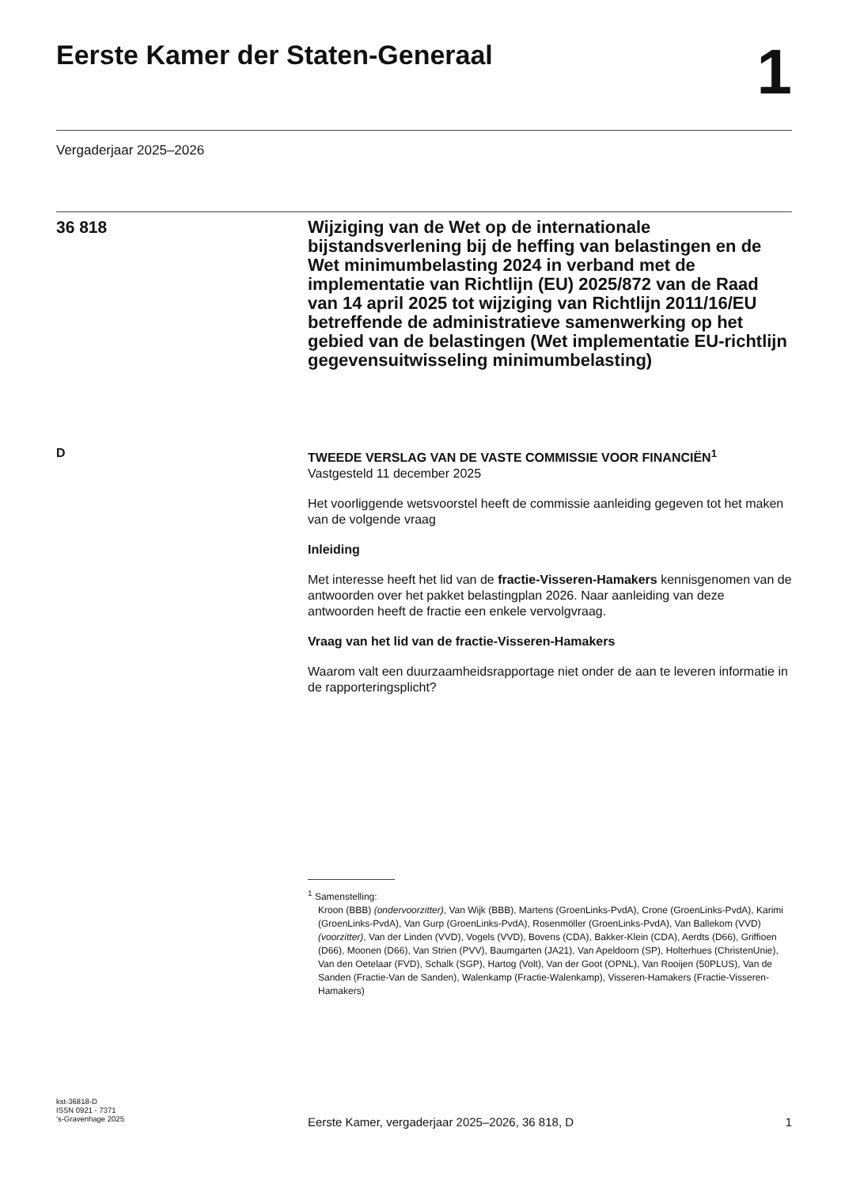Eerste Kamer der Staten-Generaal
1
Vergaderjaar 2025–2026
36 818
Wijziging van de Wet op de internationale bijstandsverlening bij de heffing van belastingen en de Wet minimumbelasting 2024 in verband met de implementatie van Richtlijn (EU) 2025/872 van de Raad van 14 april 2025 tot wijziging van Richtlijn 2011/16/EU betreffende de administratieve samenwerking op het gebied van de belastingen (Wet implementatie EU-richtlijn gegevensuitwisseling minimumbelasting)
D
TWEEDE VERSLAG VAN DE VASTE COMMISSIE VOOR FINANCIËN<sup>1</sup>
Vastgesteld 11 december 2025
Het voorliggende wetsvoorstel heeft de commissie aanleiding gegeven tot het maken van de volgende vraag
Inleiding
Met interesse heeft het lid van de fractie-Visseren-Hamakers kennisgenomen van de antwoorden over het pakket belastingplan 2026. Naar aanleiding van deze antwoorden heeft de fractie een enkele vervolgvraag.
Vraag van het lid van de fractie-Visseren-Hamakers
Waarom valt een duurzaamheidsrapportage niet onder de aan te leveren informatie in de rapporteringsplicht?
<sup>1</sup> Samenstelling:
Kroon (BBB) (ondervoorzitter), Van Wijk (BBB), Martens (GroenLinks-PvdA), Crone (GroenLinks-PvdA), Karimi (GroenLinks-PvdA), Van Gurp (GroenLinks-PvdA), Rosenmöller (GroenLinks-PvdA), Van Ballekom (VVD) (voorzitter), Van der Linden (VVD), Vogels (VVD), Bovens (CDA), Bakker-Klein (CDA), Aerdts (D66), Griffioen (D66), Moonen (D66), Van Strien (PVV), Baumgarten (JA21), Van Apeldoorn (SP), Holterhues (ChristenUnie), Van den Oetelaar (FVD), Schalk (SGP), Hartog (Volt), Van der Goot (OPNL), Van Rooijen (50PLUS), Van de Sanden (Fractie-Van de Sanden), Walenkamp (Fractie-Walenkamp), Visseren-Hamakers (Fractie-Visseren-Hamakers)
kst-36818-D
ISSN 0921 - 7371
’s-Gravenhage 2025
Eerste Kamer, vergaderjaar 2025–2026, 36 818, D 1